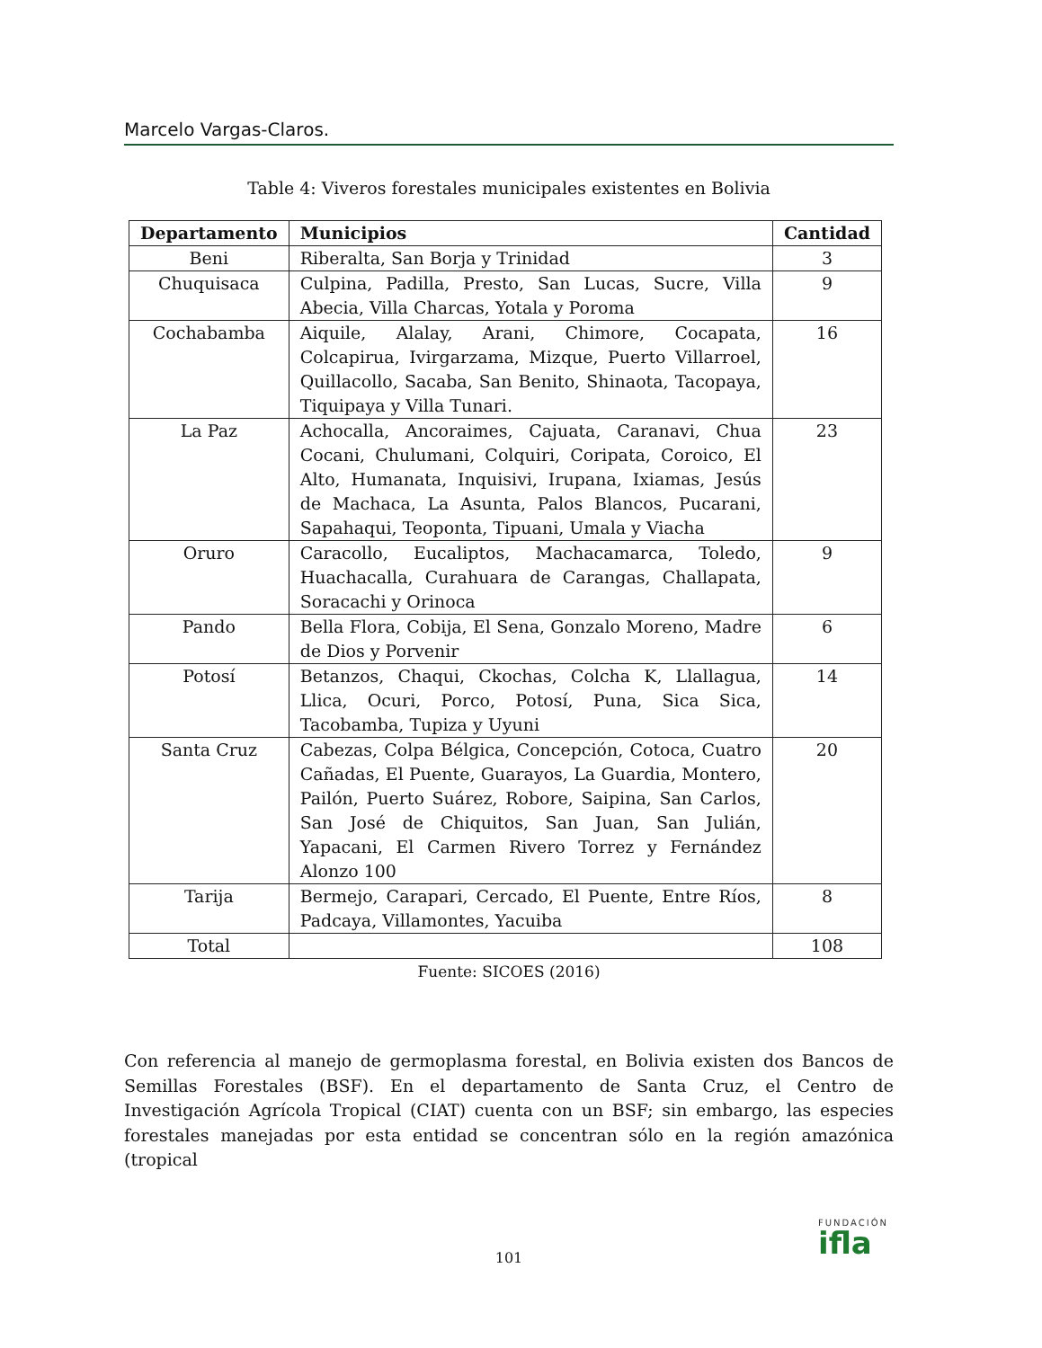Marcelo Vargas-Claros.
Table 4: Viveros forestales municipales existentes en Bolivia
| Departamento | Municipios | Cantidad |
| --- | --- | --- |
| Beni | Riberalta, San Borja y Trinidad | 3 |
| Chuquisaca | Culpina, Padilla, Presto, San Lucas, Sucre, Villa Abecia, Villa Charcas, Yotala y Poroma | 9 |
| Cochabamba | Aiquile, Alalay, Arani, Chimore, Cocapata, Colcapirua, Ivirgarzama, Mizque, Puerto Villarroel, Quillacollo, Sacaba, San Benito, Shinaota, Tacopaya, Tiquipaya y Villa Tunari. | 16 |
| La Paz | Achocalla, Ancoraimes, Cajuata, Caranavi, Chua Cocani, Chulumani, Colquiri, Coripata, Coroico, El Alto, Humanata, Inquisivi, Irupana, Ixiamas, Jesús de Machaca, La Asunta, Palos Blancos, Pucarani, Sapahaqui, Teoponta, Tipuani, Umala y Viacha | 23 |
| Oruro | Caracollo, Eucaliptos, Machacamarca, Toledo, Huachacalla, Curahuara de Carangas, Challapata, Soracachi y Orinoca | 9 |
| Pando | Bella Flora, Cobija, El Sena, Gonzalo Moreno, Madre de Dios y Porvenir | 6 |
| Potosí | Betanzos, Chaqui, Ckochas, Colcha K, Llallagua, Llica, Ocuri, Porco, Potosí, Puna, Sica Sica, Tacobamba, Tupiza y Uyuni | 14 |
| Santa Cruz | Cabezas, Colpa Bélgica, Concepción, Cotoca, Cuatro Cañadas, El Puente, Guarayos, La Guardia, Montero, Pailón, Puerto Suárez, Robore, Saipina, San Carlos, San José de Chiquitos, San Juan, San Julián, Yapacani, El Carmen Rivero Torrez y Fernández Alonzo 100 | 20 |
| Tarija | Bermejo, Carapari, Cercado, El Puente, Entre Ríos, Padcaya, Villamontes, Yacuiba | 8 |
| Total | | 108 |
Fuente: SICOES (2016)
Con referencia al manejo de germoplasma forestal, en Bolivia existen dos Bancos de Semillas Forestales (BSF). En el departamento de Santa Cruz, el Centro de Investigación Agrícola Tropical (CIAT) cuenta con un BSF; sin embargo, las especies forestales manejadas por esta entidad se concentran sólo en la región amazónica (tropical
101
FUNDACIÓN
ifla